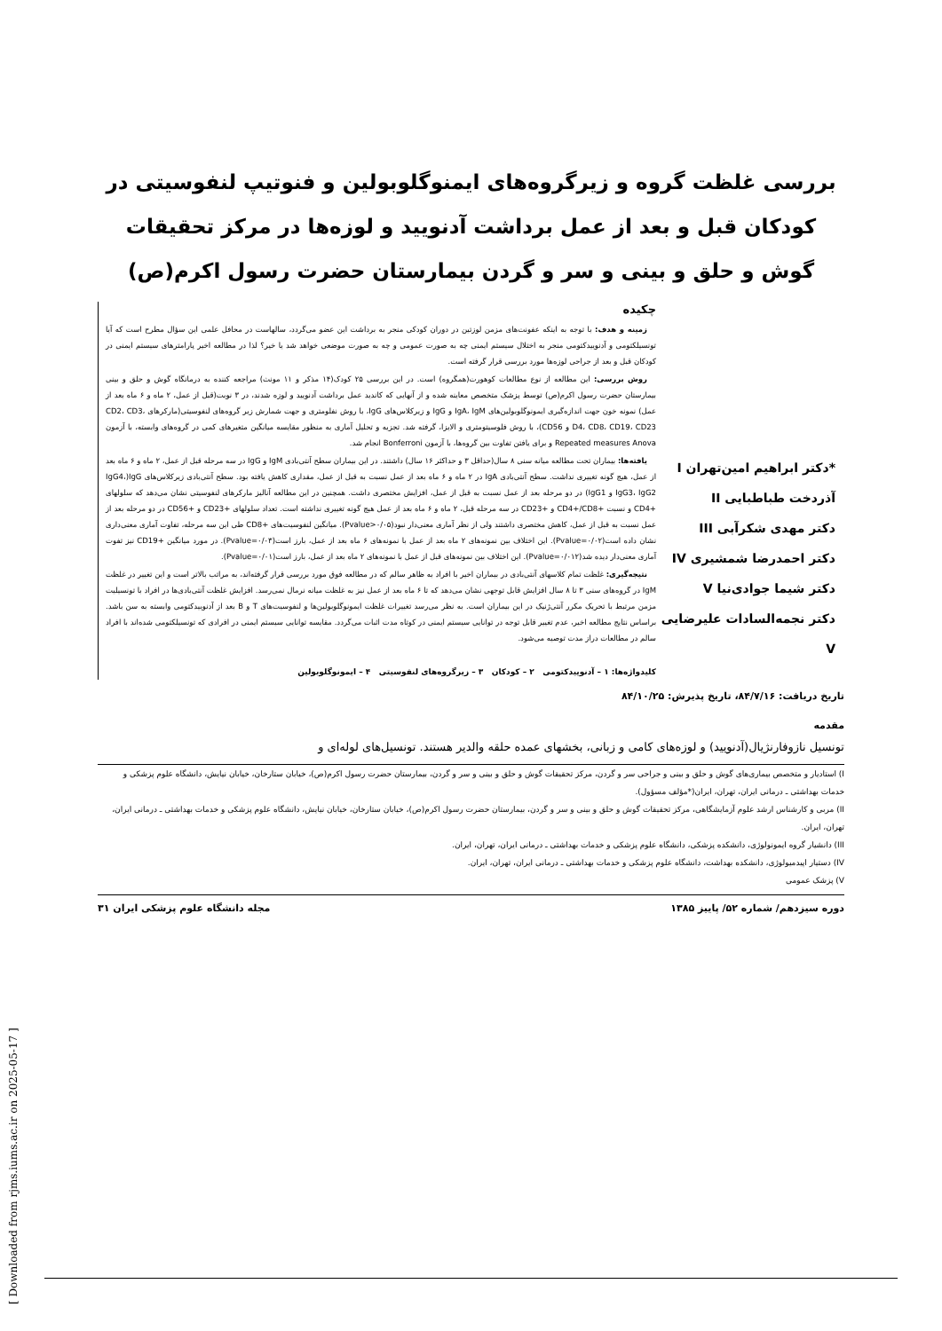بررسی غلظت گروه و زیرگروه‌های ایمنوگلوبولین و فنوتیپ لنفوسیتی در کودکان قبل و بعد از عمل برداشت آدنویید و لوزه‌ها در مرکز تحقیقات گوش و حلق و بینی و سر و گردن بیمارستان حضرت رسول اکرم(ص)
*دکتر ابراهیم امین‌تهران I
آذردخت طباطبایی II
دکتر مهدی شکرآبی III
دکتر احمدرضا شمشیری IV
دکتر شیما جوادی‌نیا V
دکتر نجمه‌السادات علیرضایی V
چکیده
زمینه و هدف: با توجه به اینکه عفونت‌های مزمن لوزتین در دوران کودکی منجر به برداشت این عضو می‌گردد، سالهاست در محافل علمی این سؤال مطرح است که آیا تونسیلکتومی و آدنوییدکتومی منجر به اختلال سیستم ایمنی چه به صورت عمومی و چه به صورت موضعی خواهد شد یا خیر؟ لذا در مطالعه اخیر پارامترهای سیستم ایمنی در کودکان قبل و بعد از جراحی لوزه‌ها مورد بررسی قرار گرفته است.
روش بررسی: این مطالعه از نوع مطالعات کوهورت(همگروه) است. در این بررسی ۲۵ کودک(۱۴ مذکر و ۱۱ مونث) مراجعه کننده به درمانگاه گوش و حلق و بینی بیمارستان حضرت رسول اکرم(ص) توسط پزشک متخصص معاینه شده و از آنهایی که کاندید عمل برداشت آدنویید و لوزه شدند، در ۳ نوبت(قبل از عمل، ۲ ماه و ۶ ماه بعد از عمل) نمونه خون جهت اندازه‌گیری ایمونوگلوبولین‌های IgA، IgM و IgG و زیرکلاس‌های IgG، با روش نفلومتری و جهت شمارش زیر گروه‌های لنفوسیتی(مارکرهای CD2، CD3، D4، CD8، CD19، CD23 و CD56)، با روش فلوسیتومتری و الایزا، گرفته شد. تجزیه و تحلیل آماری به منظور مقایسه میانگین متغیرهای کمی در گروه‌های وابسته، با آزمون Repeated measures Anova و برای یافتن تفاوت بین گروه‌ها، با آزمون Bonferroni انجام شد.
یافته‌ها: بیماران تحت مطالعه میانه سنی ۸ سال(حداقل ۳ و حداکثر ۱۶ سال) داشتند. در این بیماران سطح آنتی‌بادی IgM و IgG در سه مرحله قبل از عمل، ۲ ماه و ۶ ماه بعد از عمل، هیچ گونه تغییری نداشت. سطح آنتی‌بادی IgA در ۲ ماه و ۶ ماه بعد از عمل نسبت به قبل از عمل، مقداری کاهش یافته بود. سطح آنتی‌بادی زیرکلاس‌های IgG(IgG4، IgG3، IgG2 و IgG1) در دو مرحله بعد از عمل نسبت به قبل از عمل، افزایش مختصری داشت. همچنین در این مطالعه آنالیز مارکرهای لنفوسیتی نشان می‌دهد که سلولهای +CD4 و نسبت +CD4+/CD8 و +CD23 در سه مرحله قبل، ۲ ماه و ۶ ماه بعد از عمل هیچ گونه تغییری نداشته است. تعداد سلولهای +CD23 و +CD56 در دو مرحله بعد از عمل نسبت به قبل از عمل، کاهش مختصری داشتند ولی از نظر آماری معنی‌دار نبود(Pvalue>۰/۰۵). میانگین لنفوسیت‌های +CD8 طی این سه مرحله، تفاوت آماری معنی‌داری نشان داده است(Pvalue=۰/۰۲). این اختلاف بین نمونه‌های ۲ ماه بعد از عمل با نمونه‌های ۶ ماه بعد از عمل، بارز است(Pvalue=۰/۰۳). در مورد میانگین +CD19 نیز تفوت آماری معنی‌دار دیده شد(Pvalue=۰/۰۱۲). این اختلاف بین نمونه‌های قبل از عمل با نمونه‌های ۲ ماه بعد از عمل، بارز است(Pvalue=۰/۰۱).
نتیجه‌گیری: غلظت تمام کلاسهای آنتی‌بادی در بیماران اخیر با افراد به ظاهر سالم که در مطالعه فوق مورد بررسی قرار گرفته‌اند، به مراتب بالاتر است و این تغییر در غلظت IgM در گروه‌های سنی ۳ تا ۸ سال افزایش قابل توجهی نشان می‌دهد که تا ۶ ماه بعد از عمل نیز به غلظت میانه نرمال نمی‌رسد. افزایش غلظت آنتی‌بادی‌ها در افراد با تونسیلیت مزمن مرتبط با تحریک مکرر آنتی‌ژنیک در این بیماران است. به نظر می‌رسد تغییرات غلظت ایمونوگلوبولین‌ها و لنفوسیت‌های T و B بعد از آدنوییدکتومی وابسته به سن باشد. براساس نتایج مطالعه اخیر، عدم تغییر قابل توجه در توانایی سیستم ایمنی در کوتاه مدت اثبات می‌گردد. مقایسه توانایی سیستم ایمنی در افرادی که تونسیلکتومی شده‌اند با افراد سالم در مطالعات دراز مدت توصیه می‌شود.
کلیدواژه‌ها: ۱ – آدنوییدکتومی ۲ – کودکان ۳ – زیرگروه‌های لنفوسیتی ۴ – ایمونوگلوبولین
تاریخ دریافت: ۸۴/۷/۱۶، تاریخ پذیرش: ۸۴/۱۰/۲۵
مقدمه
تونسیل نازوفارنژیال(آدنویید) و لوزه‌های کامی و زبانی، بخشهای عمده حلقه والدیر هستند. تونسیل‌های لوله‌ای و
I) استادیار و متخصص بیماری‌های گوش و حلق و بینی و جراحی سر و گردن، مرکز تحقیقات گوش و حلق و بینی و سر و گردن، بیمارستان حضرت رسول اکرم(ص)، خیابان ستارخان، خیابان نیایش، دانشگاه علوم پزشکی و خدمات بهداشتی ـ درمانی ایران، تهران، ایران(*مؤلف مسؤول).
II) مربی و کارشناس ارشد علوم آزمایشگاهی، مرکز تحقیقات گوش و حلق و بینی و سر و گردن، بیمارستان حضرت رسول اکرم(ص)، خیابان ستارخان، خیابان نیایش، دانشگاه علوم پزشکی و خدمات بهداشتی ـ درمانی ایران، تهران، ایران.
III) دانشیار گروه ایمونولوژی، دانشکده پزشکی، دانشگاه علوم پزشکی و خدمات بهداشتی ـ درمانی ایران، تهران، ایران.
IV) دستیار اپیدمیولوژی، دانشکده بهداشت، دانشگاه علوم پزشکی و خدمات بهداشتی ـ درمانی ایران، تهران، ایران.
V) پزشک عمومی
دوره سیزدهم/ شماره ۵۲/ پاییز ۱۳۸۵ مجله دانشگاه علوم پزشکی ایران ۳۱
[ Downloaded from rjms.iums.ac.ir on 2025-05-17 ]